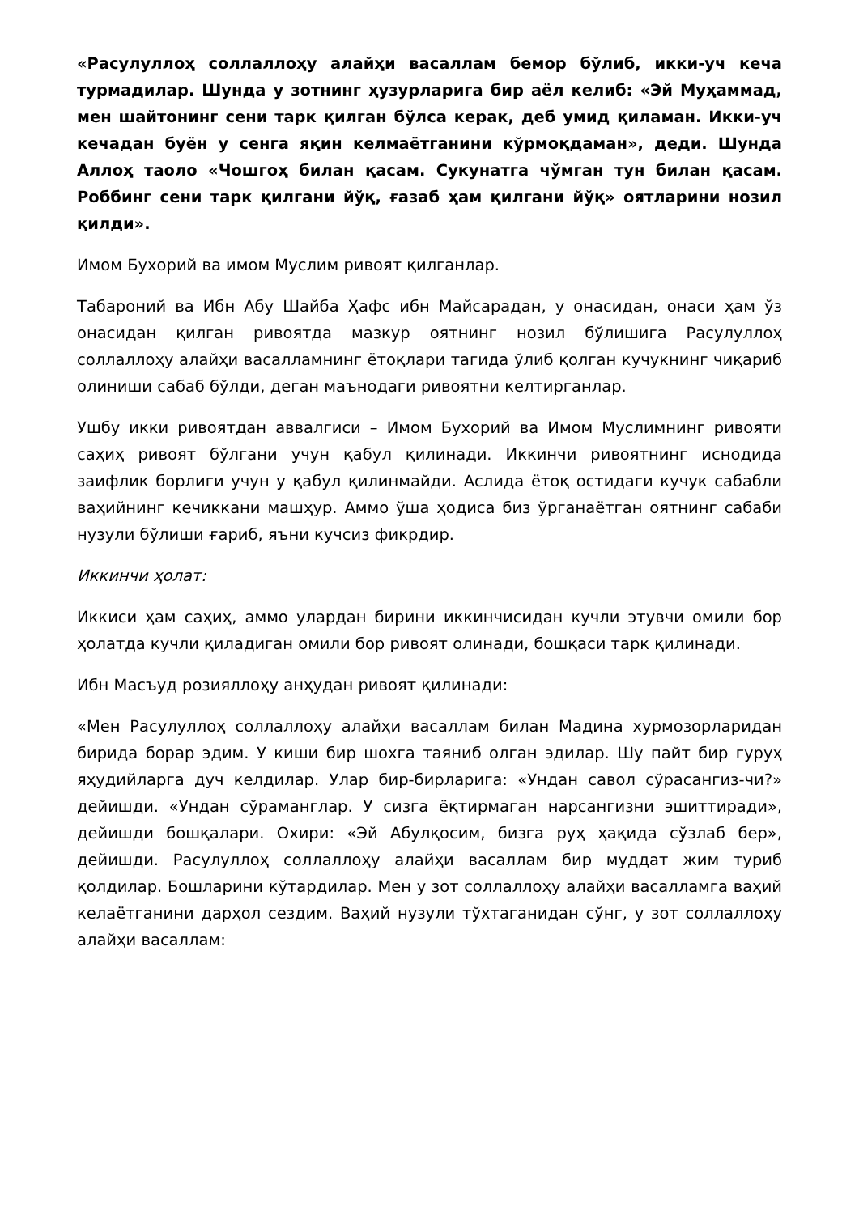«Расулуллоҳ соллаллоҳу алайҳи васаллам бемор бўлиб, икки-уч кеча турмадилар. Шунда у зотнинг ҳузурларига бир аёл келиб: «Эй Муҳаммад, мен шайтонинг сени тарк қилган бўлса керак, деб умид қиламан. Икки-уч кечадан буён у сенга яқин келмаётганини кўрмоқдаман», деди. Шунда Аллоҳ таоло «Чошгоҳ билан қасам. Сукунатга чўмган тун билан қасам. Роббинг сени тарк қилгани йўқ, ғазаб ҳам қилгани йўқ» оятларини нозил қилди».
Имом Бухорий ва имом Муслим ривоят қилганлар.
Табароний ва Ибн Абу Шайба Ҳафс ибн Майсарадан, у онасидан, онаси ҳам ўз онасидан қилган ривоятда мазкур оятнинг нозил бўлишига Расулуллоҳ соллаллоҳу алайҳи васалламнинг ётоқлари тагида ўлиб қолган кучукнинг чиқариб олиниши сабаб бўлди, деган маънодаги ривоятни келтирганлар.
Ушбу икки ривоятдан аввалгиси – Имом Бухорий ва Имом Муслимнинг ривояти саҳиҳ ривоят бўлгани учун қабул қилинади. Иккинчи ривоятнинг иснодида заифлик борлиги учун у қабул қилинмайди. Аслида ётоқ остидаги кучук сабабли ваҳийнинг кечиккани машҳур. Аммо ўша ҳодиса биз ўрганаётган оятнинг сабаби нузули бўлиши ғариб, яъни кучсиз фикрдир.
Иккинчи ҳолат:
Иккиси ҳам саҳиҳ, аммо улардан бирини иккинчисидан кучли этувчи омили бор ҳолатда кучли қиладиган омили бор ривоят олинади, бошқаси тарк қилинади.
Ибн Масъуд розияллоҳу анҳудан ривоят қилинади:
«Мен Расулуллоҳ соллаллоҳу алайҳи васаллам билан Мадина хурмозорларидан бирида борар эдим. У киши бир шохга таяниб олган эдилар. Шу пайт бир гуруҳ яҳудийларга дуч келдилар. Улар бир-бирларига: «Ундан савол сўрасангиз-чи?» дейишди. «Ундан сўраманглар. У сизга ёқтирмаган нарсангизни эшиттиради», дейишди бошқалари. Охири: «Эй Абулқосим, бизга руҳ ҳақида сўзлаб бер», дейишди. Расулуллоҳ соллаллоҳу алайҳи васаллам бир муддат жим туриб қолдилар. Бошларини кўтардилар. Мен у зот соллаллоҳу алайҳи васалламга ваҳий келаётганини дарҳол сездим. Ваҳий нузули тўхтаганидан сўнг, у зот соллаллоҳу алайҳи васаллам: